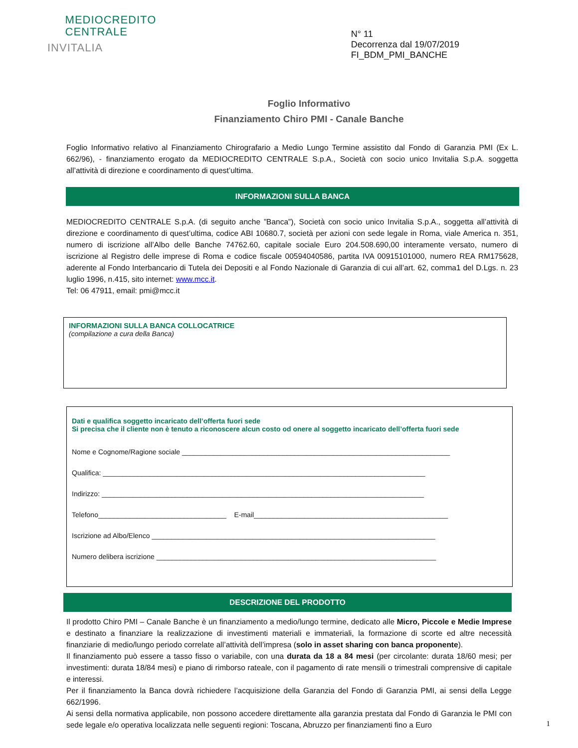MEDIOCREDITO
CENTRALE
INVITALIA
N° 11
Decorrenza dal 19/07/2019
FI_BDM_PMI_BANCHE
Foglio Informativo
Finanziamento Chiro PMI - Canale Banche
Foglio Informativo relativo al Finanziamento Chirografario a Medio Lungo Termine assistito dal Fondo di Garanzia PMI (Ex L. 662/96), - finanziamento erogato da MEDIOCREDITO CENTRALE S.p.A., Società con socio unico Invitalia S.p.A. soggetta all’attività di direzione e coordinamento di quest’ultima.
INFORMAZIONI SULLA BANCA
MEDIOCREDITO CENTRALE S.p.A. (di seguito anche ”Banca”), Società con socio unico Invitalia S.p.A., soggetta all’attività di direzione e coordinamento di quest’ultima, codice ABI 10680.7, società per azioni con sede legale in Roma, viale America n. 351, numero di iscrizione all’Albo delle Banche 74762.60, capitale sociale Euro 204.508.690,00 interamente versato, numero di iscrizione al Registro delle imprese di Roma e codice fiscale 00594040586, partita IVA 00915101000, numero REA RM175628, aderente al Fondo Interbancario di Tutela dei Depositi e al Fondo Nazionale di Garanzia di cui all’art. 62, comma1 del D.Lgs. n. 23 luglio 1996, n.415, sito internet: www.mcc.it.
Tel: 06 47911, email: pmi@mcc.it
INFORMAZIONI SULLA BANCA COLLOCATRICE
(compilazione a cura della Banca)
Dati e qualifica soggetto incaricato dell’offerta fuori sede
Si precisa che il cliente non è tenuto a riconoscere alcun costo od onere al soggetto incaricato dell’offerta fuori sede
Nome e Cognome/Ragione sociale _____________________________________________________________________
Qualifica: ___________________________________________________________________________________
Indirizzo: ___________________________________________________________________________________
Telefono_________________________________ E-mail__________________________________________________
Iscrizione ad Albo/Elenco _________________________________________________________________________
Numero delibera iscrizione ________________________________________________________________________
DESCRIZIONE DEL PRODOTTO
Il prodotto Chiro PMI – Canale Banche è un finanziamento a medio/lungo termine, dedicato alle Micro, Piccole e Medie Imprese e destinato a finanziare la realizzazione di investimenti materiali e immateriali, la formazione di scorte ed altre necessità finanziarie di medio/lungo periodo correlate all’attività dell’impresa (solo in asset sharing con banca proponente).
Il finanziamento può essere a tasso fisso o variabile, con una durata da 18 a 84 mesi (per circolante: durata 18/60 mesi; per investimenti: durata 18/84 mesi) e piano di rimborso rateale, con il pagamento di rate mensili o trimestrali comprensive di capitale e interessi.
Per il finanziamento la Banca dovrà richiedere l’acquisizione della Garanzia del Fondo di Garanzia PMI, ai sensi della Legge 662/1996.
Ai sensi della normativa applicabile, non possono accedere direttamente alla garanzia prestata dal Fondo di Garanzia le PMI con sede legale e/o operativa localizzata nelle seguenti regioni: Toscana, Abruzzo per finanziamenti fino a Euro
1